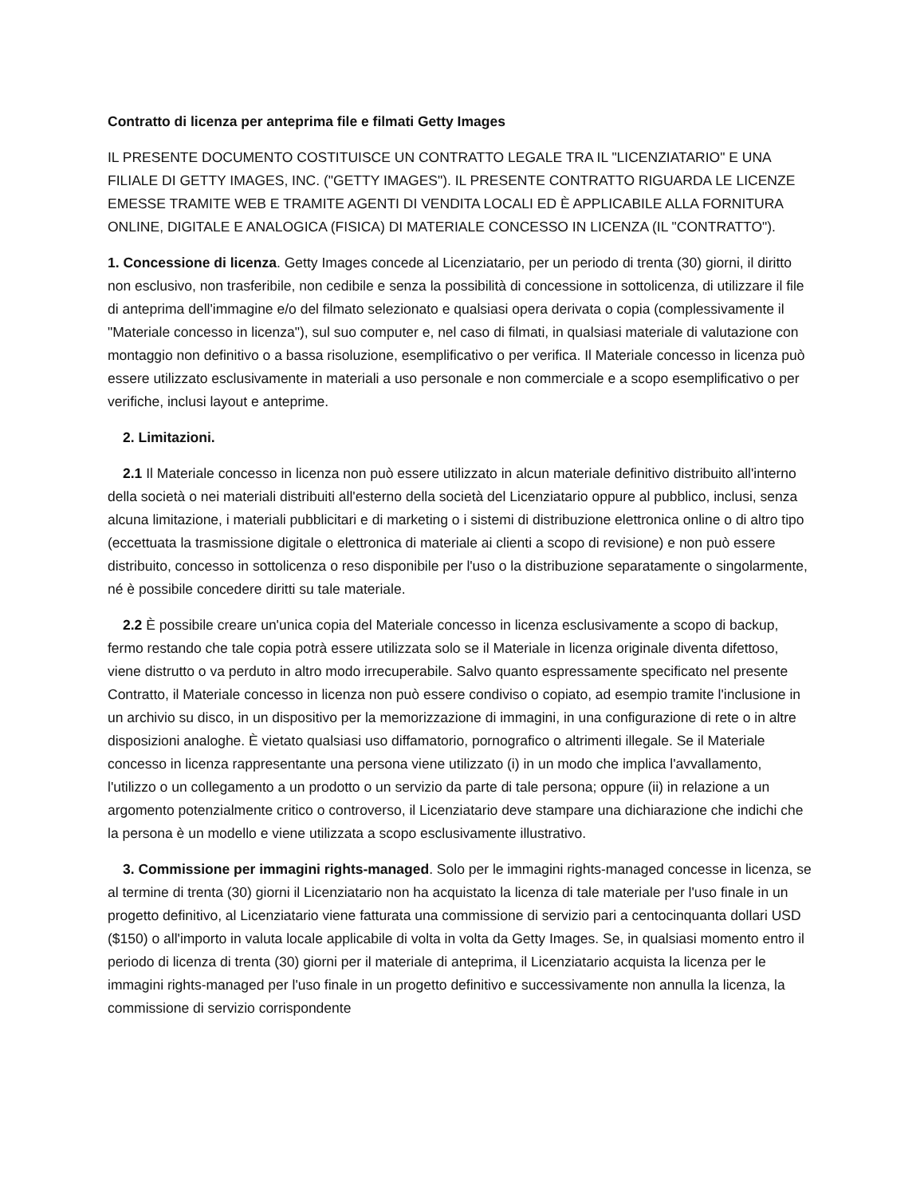Contratto di licenza per anteprima file e filmati Getty Images
IL PRESENTE DOCUMENTO COSTITUISCE UN CONTRATTO LEGALE TRA IL "LICENZIATARIO" E UNA FILIALE DI GETTY IMAGES, INC. ("GETTY IMAGES"). IL PRESENTE CONTRATTO RIGUARDA LE LICENZE EMESSE TRAMITE WEB E TRAMITE AGENTI DI VENDITA LOCALI ED È APPLICABILE ALLA FORNITURA ONLINE, DIGITALE E ANALOGICA (FISICA) DI MATERIALE CONCESSO IN LICENZA (IL "CONTRATTO").
1. Concessione di licenza. Getty Images concede al Licenziatario, per un periodo di trenta (30) giorni, il diritto non esclusivo, non trasferibile, non cedibile e senza la possibilità di concessione in sottolicenza, di utilizzare il file di anteprima dell'immagine e/o del filmato selezionato e qualsiasi opera derivata o copia (complessivamente il "Materiale concesso in licenza"), sul suo computer e, nel caso di filmati, in qualsiasi materiale di valutazione con montaggio non definitivo o a bassa risoluzione, esemplificativo o per verifica. Il Materiale concesso in licenza può essere utilizzato esclusivamente in materiali a uso personale e non commerciale e a scopo esemplificativo o per verifiche, inclusi layout e anteprime.
2. Limitazioni.
2.1 Il Materiale concesso in licenza non può essere utilizzato in alcun materiale definitivo distribuito all'interno della società o nei materiali distribuiti all'esterno della società del Licenziatario oppure al pubblico, inclusi, senza alcuna limitazione, i materiali pubblicitari e di marketing o i sistemi di distribuzione elettronica online o di altro tipo (eccettuata la trasmissione digitale o elettronica di materiale ai clienti a scopo di revisione) e non può essere distribuito, concesso in sottolicenza o reso disponibile per l'uso o la distribuzione separatamente o singolarmente, né è possibile concedere diritti su tale materiale.
2.2 È possibile creare un'unica copia del Materiale concesso in licenza esclusivamente a scopo di backup, fermo restando che tale copia potrà essere utilizzata solo se il Materiale in licenza originale diventa difettoso, viene distrutto o va perduto in altro modo irrecuperabile. Salvo quanto espressamente specificato nel presente Contratto, il Materiale concesso in licenza non può essere condiviso o copiato, ad esempio tramite l'inclusione in un archivio su disco, in un dispositivo per la memorizzazione di immagini, in una configurazione di rete o in altre disposizioni analoghe. È vietato qualsiasi uso diffamatorio, pornografico o altrimenti illegale. Se il Materiale concesso in licenza rappresentante una persona viene utilizzato (i) in un modo che implica l'avvallamento, l'utilizzo o un collegamento a un prodotto o un servizio da parte di tale persona; oppure (ii) in relazione a un argomento potenzialmente critico o controverso, il Licenziatario deve stampare una dichiarazione che indichi che la persona è un modello e viene utilizzata a scopo esclusivamente illustrativo.
3. Commissione per immagini rights-managed. Solo per le immagini rights-managed concesse in licenza, se al termine di trenta (30) giorni il Licenziatario non ha acquistato la licenza di tale materiale per l'uso finale in un progetto definitivo, al Licenziatario viene fatturata una commissione di servizio pari a centocinquanta dollari USD ($150) o all'importo in valuta locale applicabile di volta in volta da Getty Images. Se, in qualsiasi momento entro il periodo di licenza di trenta (30) giorni per il materiale di anteprima, il Licenziatario acquista la licenza per le immagini rights-managed per l'uso finale in un progetto definitivo e successivamente non annulla la licenza, la commissione di servizio corrispondente